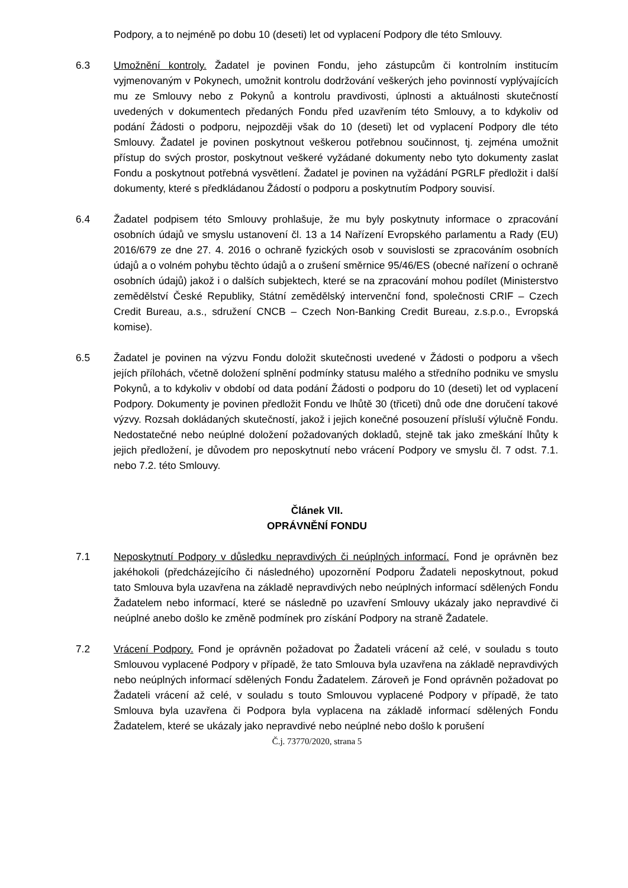Podpory, a to nejméně po dobu 10 (deseti) let od vyplacení Podpory dle této Smlouvy.
6.3 Umožnění kontroly. Žadatel je povinen Fondu, jeho zástupcům či kontrolním institucím vyjmenovaným v Pokynech, umožnit kontrolu dodržování veškerých jeho povinností vyplývajících mu ze Smlouvy nebo z Pokynů a kontrolu pravdivosti, úplnosti a aktuálnosti skutečností uvedených v dokumentech předaných Fondu před uzavřením této Smlouvy, a to kdykoliv od podání Žádosti o podporu, nejpozději však do 10 (deseti) let od vyplacení Podpory dle této Smlouvy. Žadatel je povinen poskytnout veškerou potřebnou součinnost, tj. zejména umožnit přístup do svých prostor, poskytnout veškeré vyžádané dokumenty nebo tyto dokumenty zaslat Fondu a poskytnout potřebná vysvětlení. Žadatel je povinen na vyžádání PGRLF předložit i další dokumenty, které s předkládanou Žádostí o podporu a poskytnutím Podpory souvisí.
6.4 Žadatel podpisem této Smlouvy prohlašuje, že mu byly poskytnuty informace o zpracování osobních údajů ve smyslu ustanovení čl. 13 a 14 Nařízení Evropského parlamentu a Rady (EU) 2016/679 ze dne 27. 4. 2016 o ochraně fyzických osob v souvislosti se zpracováním osobních údajů a o volném pohybu těchto údajů a o zrušení směrnice 95/46/ES (obecné nařízení o ochraně osobních údajů) jakož i o dalších subjektech, které se na zpracování mohou podílet (Ministerstvo zemědělství České Republiky, Státní zemědělský intervenční fond, společnosti CRIF – Czech Credit Bureau, a.s., sdružení CNCB – Czech Non-Banking Credit Bureau, z.s.p.o., Evropská komise).
6.5 Žadatel je povinen na výzvu Fondu doložit skutečnosti uvedené v Žádosti o podporu a všech jejích přílohách, včetně doložení splnění podmínky statusu malého a středního podniku ve smyslu Pokynů, a to kdykoliv v období od data podání Žádosti o podporu do 10 (deseti) let od vyplacení Podpory. Dokumenty je povinen předložit Fondu ve lhůtě 30 (třiceti) dnů ode dne doručení takové výzvy. Rozsah dokládaných skutečností, jakož i jejich konečné posouzení přísluší výlučně Fondu. Nedostatečné nebo neúplné doložení požadovaných dokladů, stejně tak jako zmeškání lhůty k jejich předložení, je důvodem pro neposkytnutí nebo vrácení Podpory ve smyslu čl. 7 odst. 7.1. nebo 7.2. této Smlouvy.
Článek VII.
OPRÁVNĚNÍ FONDU
7.1 Neposkytnutí Podpory v důsledku nepravdivých či neúplných informací. Fond je oprávněn bez jakéhokoli (předcházejícího či následného) upozornění Podporu Žadateli neposkytnout, pokud tato Smlouva byla uzavřena na základě nepravdivých nebo neúplných informací sdělených Fondu Žadatelem nebo informací, které se následně po uzavření Smlouvy ukázaly jako nepravdivé či neúplné anebo došlo ke změně podmínek pro získání Podpory na straně Žadatele.
7.2 Vrácení Podpory. Fond je oprávněn požadovat po Žadateli vrácení až celé, v souladu s touto Smlouvou vyplacené Podpory v případě, že tato Smlouva byla uzavřena na základě nepravdivých nebo neúplných informací sdělených Fondu Žadatelem. Zároveň je Fond oprávněn požadovat po Žadateli vrácení až celé, v souladu s touto Smlouvou vyplacené Podpory v případě, že tato Smlouva byla uzavřena či Podpora byla vyplacena na základě informací sdělených Fondu Žadatelem, které se ukázaly jako nepravdivé nebo neúplné nebo došlo k porušení
Č.j. 73770/2020, strana 5